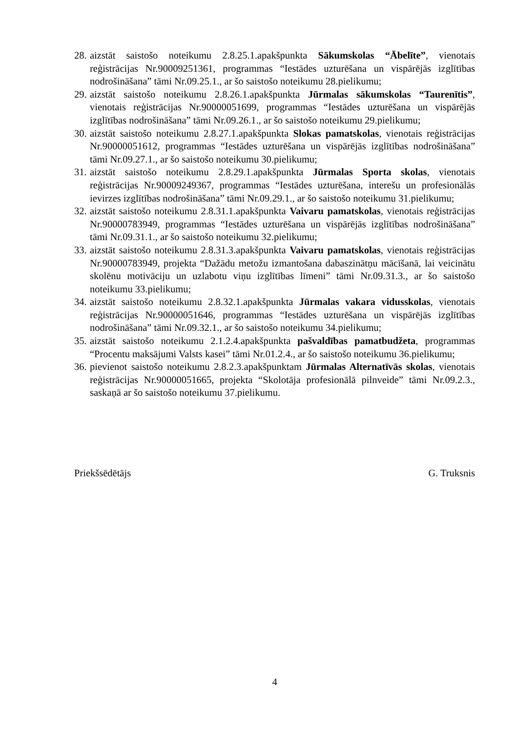28. aizstāt saistošo noteikumu 2.8.25.1.apakšpunkta Sākumskolas “Ābelīte”, vienotais reģistrācijas Nr.90009251361, programmas “Iestādes uzturēšana un vispārējās izglītības nodrošināšana” tāmi Nr.09.25.1., ar šo saistošo noteikumu 28.pielikumu;
29. aizstāt saistošo noteikumu 2.8.26.1.apakšpunkta Jūrmalas sākumskolas “Taurenītis”, vienotais reģistrācijas Nr.90000051699, programmas “Iestādes uzturēšana un vispārējās izglītības nodrošināšana” tāmi Nr.09.26.1., ar šo saistošo noteikumu 29.pielikumu;
30. aizstāt saistošo noteikumu 2.8.27.1.apakšpunkta Slokas pamatskolas, vienotais reģistrācijas Nr.90000051612, programmas “Iestādes uzturēšana un vispārējās izglītības nodrošināšana” tāmi Nr.09.27.1., ar šo saistošo noteikumu 30.pielikumu;
31. aizstāt saistošo noteikumu 2.8.29.1.apakšpunkta Jūrmalas Sporta skolas, vienotais reģistrācijas Nr.90009249367, programmas “Iestādes uzturēšana, interešu un profesionālās ievirzes izglītības nodrošināšana” tāmi Nr.09.29.1., ar šo saistošo noteikumu 31.pielikumu;
32. aizstāt saistošo noteikumu 2.8.31.1.apakšpunkta Vaivaru pamatskolas, vienotais reģistrācijas Nr.90000783949, programmas “Iestādes uzturēšana un vispārējās izglītības nodrošināšana” tāmi Nr.09.31.1., ar šo saistošo noteikumu 32.pielikumu;
33. aizstāt saistošo noteikumu 2.8.31.3.apakšpunkta Vaivaru pamatskolas, vienotais reģistrācijas Nr.90000783949, projekta “Dažādu metožu izmantošana dabaszinātņu mācīšanā, lai veicinātu skolēnu motivāciju un uzlabotu viņu izglītības līmeni” tāmi Nr.09.31.3., ar šo saistošo noteikumu 33.pielikumu;
34. aizstāt saistošo noteikumu 2.8.32.1.apakšpunkta Jūrmalas vakara vidusskolas, vienotais reģistrācijas Nr.90000051646, programmas “Iestādes uzturēšana un vispārējās izglītības nodrošināšana” tāmi Nr.09.32.1., ar šo saistošo noteikumu 34.pielikumu;
35. aizstāt saistošo noteikumu 2.1.2.4.apakšpunkta pašvaldības pamatbudžeta, programmas “Procentu maksājumi Valsts kasei” tāmi Nr.01.2.4., ar šo saistošo noteikumu 36.pielikumu;
36. pievienot saistošo noteikumu 2.8.2.3.apakšpunktam Jūrmalas Alternatīvās skolas, vienotais reģistrācijas Nr.90000051665, projekta “Skolotāja profesionālā pilnveide” tāmi Nr.09.2.3., saskaņā ar šo saistošo noteikumu 37.pielikumu.
Priekšsēdētājs G. Truksnis
4